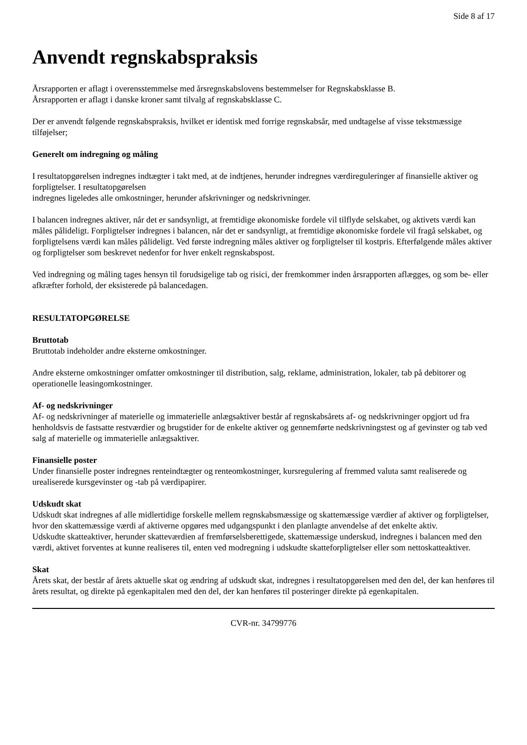Side 8 af 17
Anvendt regnskabspraksis
Årsrapporten er aflagt i overensstemmelse med årsregnskabslovens bestemmelser for Regnskabsklasse B.
Årsrapporten er aflagt i danske kroner samt tilvalg af regnskabsklasse C.
Der er anvendt følgende regnskabspraksis, hvilket er identisk med forrige regnskabsår, med undtagelse af visse tekstmæssige tilføjelser;
Generelt om indregning og måling
I resultatopgørelsen indregnes indtægter i takt med, at de indtjenes, herunder indregnes værdireguleringer af finansielle aktiver og forpligtelser. I resultatopgørelsen
indregnes ligeledes alle omkostninger, herunder afskrivninger og nedskrivninger.
I balancen indregnes aktiver, når det er sandsynligt, at fremtidige økonomiske fordele vil tilflyde selskabet, og aktivets værdi kan måles pålideligt. Forpligtelser indregnes i balancen, når det er sandsynligt, at fremtidige økonomiske fordele vil fragå selskabet, og forpligtelsens værdi kan måles pålideligt. Ved første indregning måles aktiver og forpligtelser til kostpris. Efterfølgende måles aktiver og forpligtelser som beskrevet nedenfor for hver enkelt regnskabspost.
Ved indregning og måling tages hensyn til forudsigelige tab og risici, der fremkommer inden årsrapporten aflægges, og som be- eller afkræfter forhold, der eksisterede på balancedagen.
RESULTATOPGØRELSE
Bruttotab
Bruttotab indeholder andre eksterne omkostninger.
Andre eksterne omkostninger omfatter omkostninger til distribution, salg, reklame, administration, lokaler, tab på debitorer og operationelle leasingomkostninger.
Af- og nedskrivninger
Af- og nedskrivninger af materielle og immaterielle anlægsaktiver består af regnskabsårets af- og nedskrivninger opgjort ud fra henholdsvis de fastsatte restværdier og brugstider for de enkelte aktiver og gennemførte nedskrivningstest og af gevinster og tab ved salg af materielle og immaterielle anlægsaktiver.
Finansielle poster
Under finansielle poster indregnes renteindtægter og renteomkostninger, kursregulering af fremmed valuta samt realiserede og urealiserede kursgevinster og -tab på værdipapirer.
Udskudt skat
Udskudt skat indregnes af alle midlertidige forskelle mellem regnskabsmæssige og skattemæssige værdier af aktiver og forpligtelser, hvor den skattemæssige værdi af aktiverne opgøres med udgangspunkt i den planlagte anvendelse af det enkelte aktiv.
Udskudte skatteaktiver, herunder skatteværdien af fremførselsberettigede, skattemæssige underskud, indregnes i balancen med den værdi, aktivet forventes at kunne realiseres til, enten ved modregning i udskudte skatteforpligtelser eller som nettoskatteaktiver.
Skat
Årets skat, der består af årets aktuelle skat og ændring af udskudt skat, indregnes i resultatopgørelsen med den del, der kan henføres til årets resultat, og direkte på egenkapitalen med den del, der kan henføres til posteringer direkte på egenkapitalen.
CVR-nr. 34799776